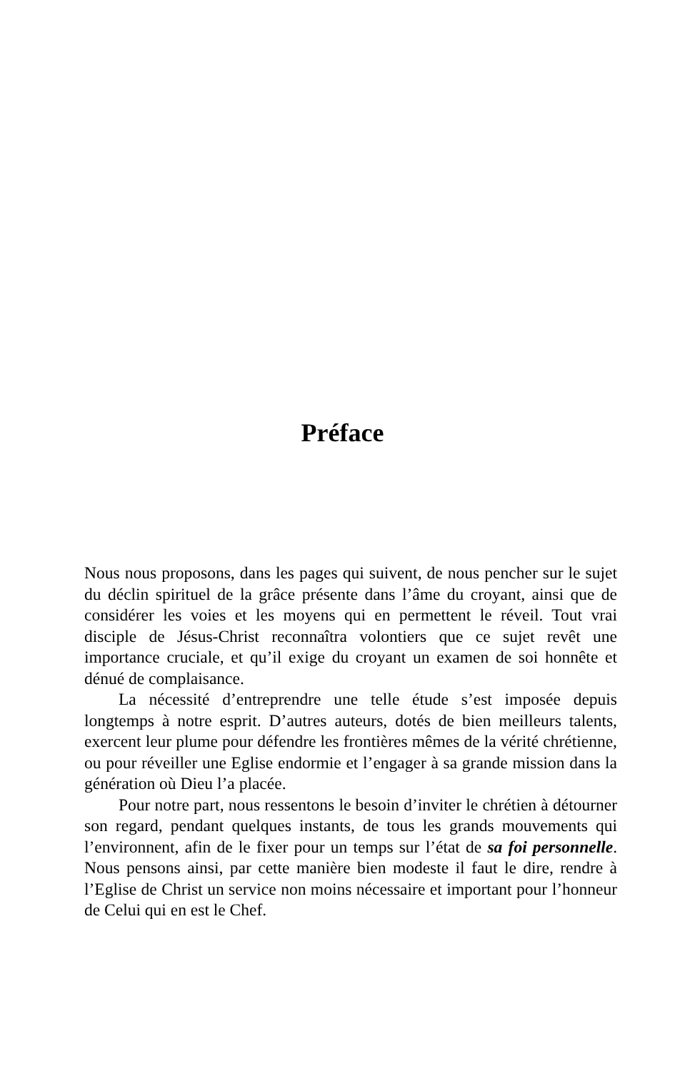Préface
Nous nous proposons, dans les pages qui suivent, de nous pencher sur le sujet du déclin spirituel de la grâce présente dans l’âme du croyant, ainsi que de considérer les voies et les moyens qui en permettent le réveil. Tout vrai disciple de Jésus-Christ reconnaîtra volontiers que ce sujet revêt une importance cruciale, et qu’il exige du croyant un examen de soi honnête et dénué de complaisance.
La nécessité d’entreprendre une telle étude s’est imposée depuis longtemps à notre esprit. D’autres auteurs, dotés de bien meilleurs talents, exercent leur plume pour défendre les frontières mêmes de la vérité chrétienne, ou pour réveiller une Eglise endormie et l’engager à sa grande mission dans la génération où Dieu l’a placée.
Pour notre part, nous ressentons le besoin d’inviter le chrétien à détourner son regard, pendant quelques instants, de tous les grands mouvements qui l’environnent, afin de le fixer pour un temps sur l’état de sa foi personnelle. Nous pensons ainsi, par cette manière bien modeste il faut le dire, rendre à l’Eglise de Christ un service non moins nécessaire et important pour l’honneur de Celui qui en est le Chef.